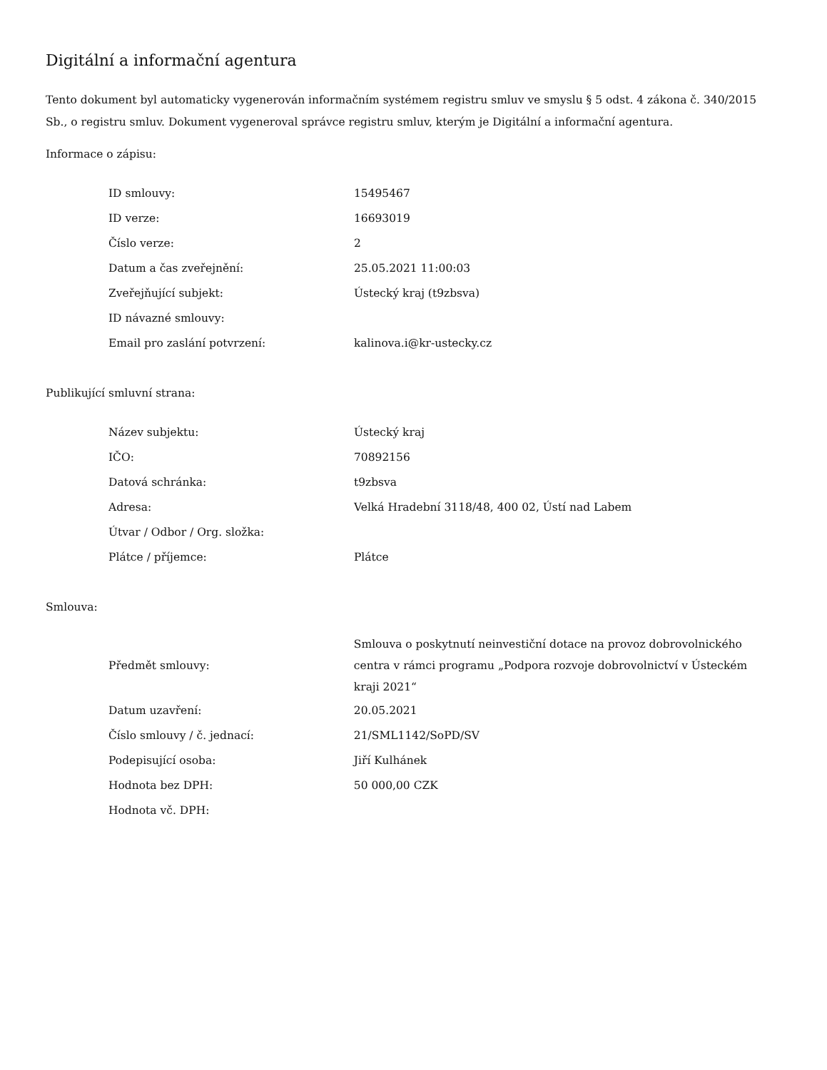Digitální a informační agentura
Tento dokument byl automaticky vygenerován informačním systémem registru smluv ve smyslu § 5 odst. 4 zákona č. 340/2015 Sb., o registru smluv. Dokument vygeneroval správce registru smluv, kterým je Digitální a informační agentura.
Informace o zápisu:
| ID smlouvy: | 15495467 |
| ID verze: | 16693019 |
| Číslo verze: | 2 |
| Datum a čas zveřejnění: | 25.05.2021 11:00:03 |
| Zveřejňující subjekt: | Ústecký kraj (t9zbsva) |
| ID návazné smlouvy: | |
| Email pro zaslání potvrzení: | kalinova.i@kr-ustecky.cz |
Publikující smluvní strana:
| Název subjektu: | Ústecký kraj |
| IČO: | 70892156 |
| Datová schránka: | t9zbsva |
| Adresa: | Velká Hradební 3118/48, 400 02, Ústí nad Labem |
| Útvar / Odbor / Org. složka: | |
| Plátce / příjemce: | Plátce |
Smlouva:
| Předmět smlouvy: | Smlouva o poskytnutí neinvestiční dotace na provoz dobrovolnického centra v rámci programu „Podpora rozvoje dobrovolnictví v Ústeckém kraji 2021“ |
| Datum uzavření: | 20.05.2021 |
| Číslo smlouvy / č. jednací: | 21/SML1142/SoPD/SV |
| Podepisující osoba: | Jiří Kulhánek |
| Hodnota bez DPH: | 50 000,00 CZK |
| Hodnota vč. DPH: | |